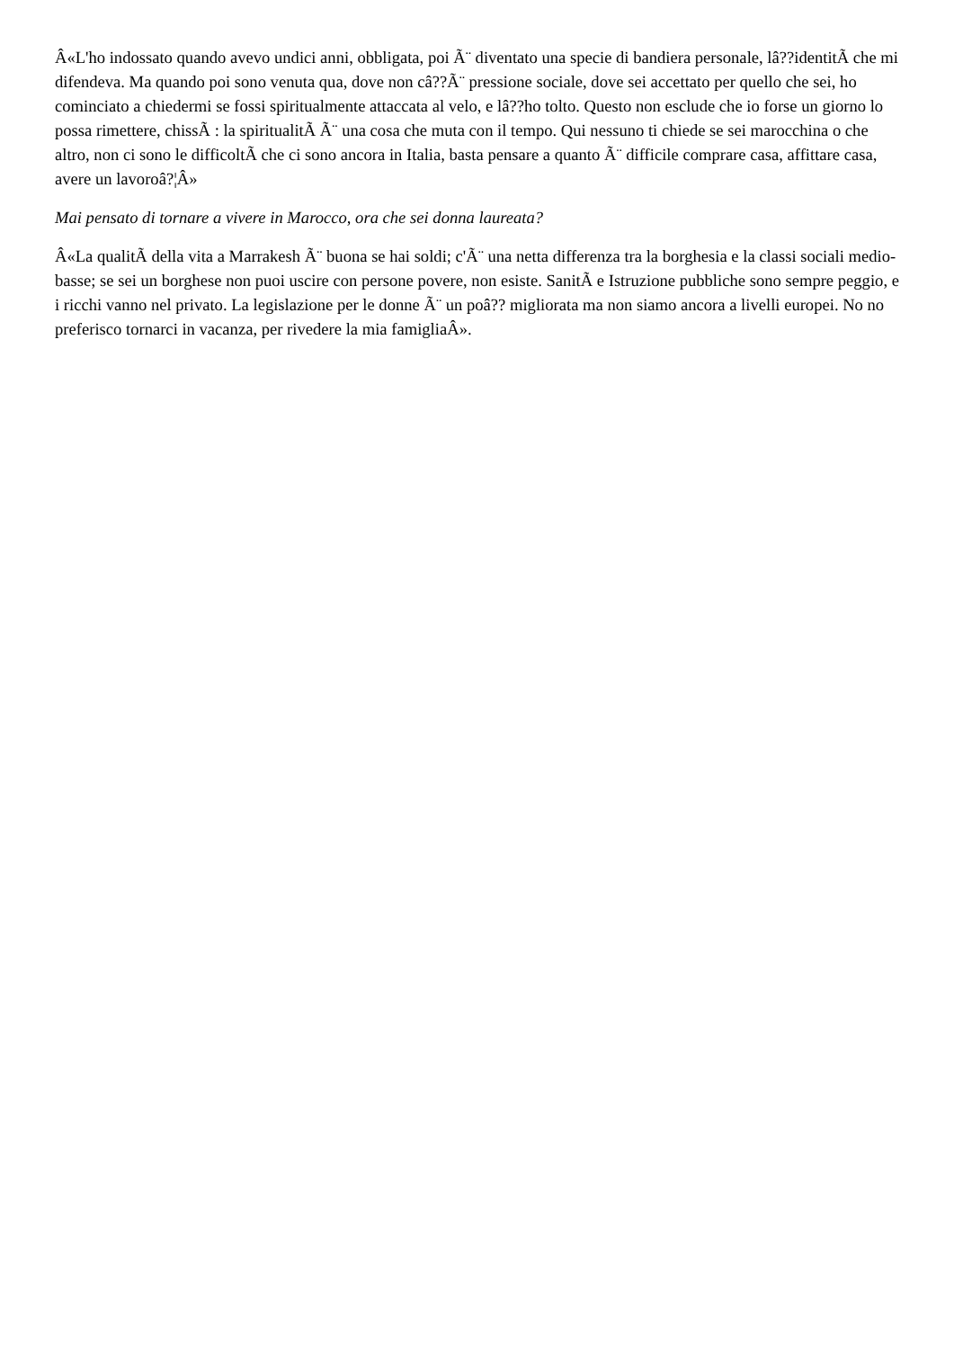Â«L'ho indossato quando avevo undici anni, obbligata, poi Ã¨ diventato una specie di bandiera personale, lâ??identitÃ che mi difendeva. Ma quando poi sono venuta qua, dove non câ??Ã¨ pressione sociale, dove sei accettato per quello che sei, ho cominciato a chiedermi se fossi spiritualmente attaccata al velo, e lâ??ho tolto. Questo non esclude che io forse un giorno lo possa rimettere, chissÃ : la spiritualitÃ Ã¨ una cosa che muta con il tempo. Qui nessuno ti chiede se sei marocchina o che altro, non ci sono le difficoltÃ che ci sono ancora in Italia, basta pensare a quanto Ã¨ difficile comprare casa, affittare casa, avere un lavoroâ?¦Â»
Mai pensato di tornare a vivere in Marocco, ora che sei donna laureata?
Â«La qualitÃ della vita a Marrakesh Ã¨ buona se hai soldi; c'Ã¨ una netta differenza tra la borghesia e la classi sociali medio-basse; se sei un borghese non puoi uscire con persone povere, non esiste. SanitÃ e Istruzione pubbliche sono sempre peggio, e i ricchi vanno nel privato. La legislazione per le donne Ã¨ un poâ?? migliorata ma non siamo ancora a livelli europei. No no preferisco tornarci in vacanza, per rivedere la mia famigliaÂ».